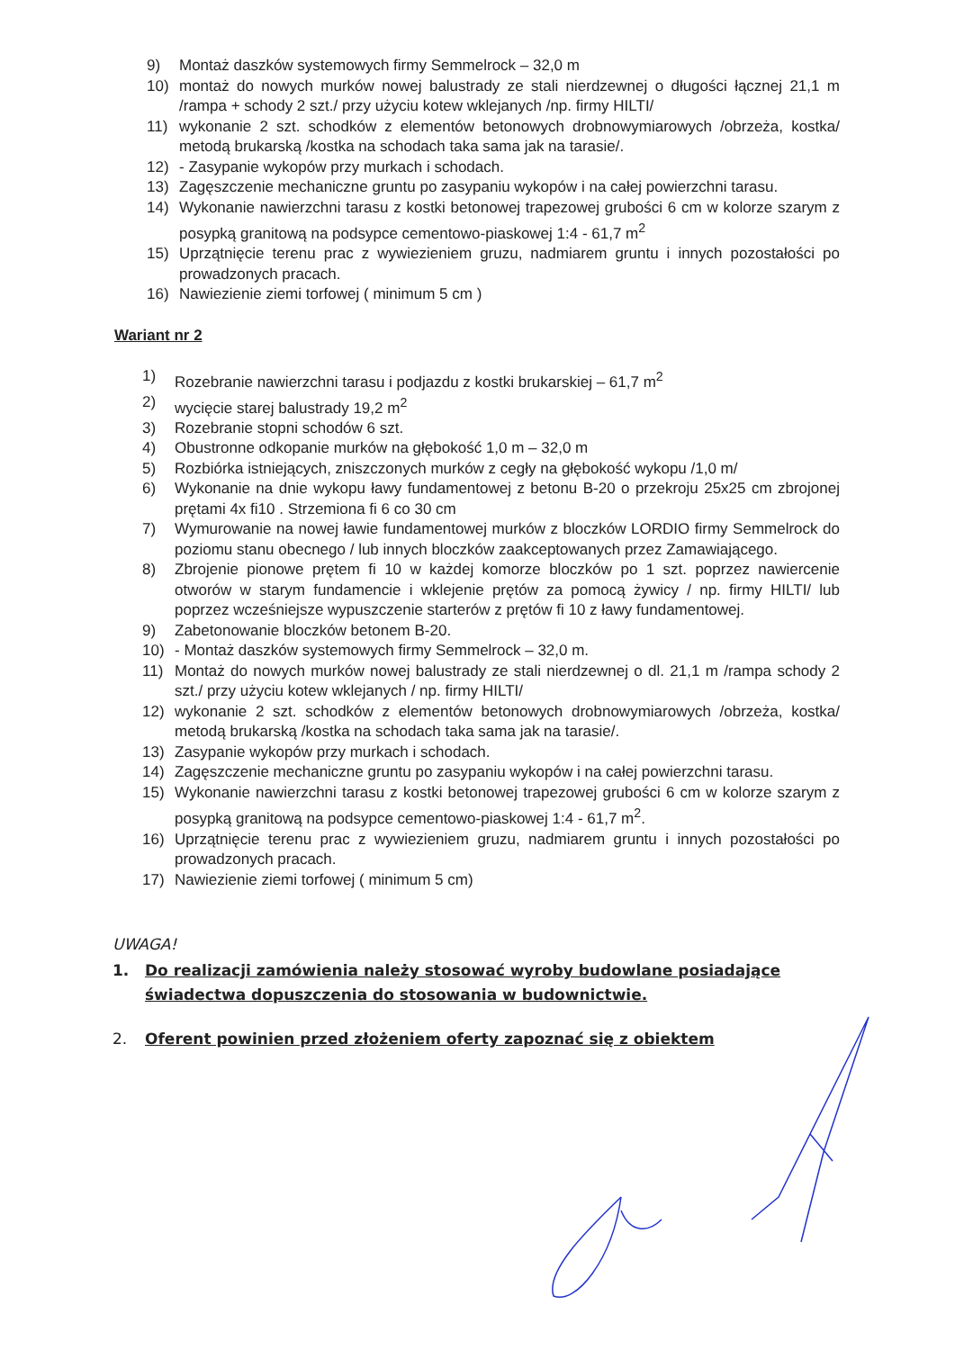9) Montaż daszków systemowych firmy Semmelrock – 32,0 m
10) montaż do nowych murków nowej balustrady ze stali nierdzewnej o długości łącznej 21,1 m /rampa + schody 2 szt./ przy użyciu kotew wklejanych /np. firmy HILTI/
11) wykonanie 2 szt. schodków z elementów betonowych drobnowymiarowych /obrzeża, kostka/ metodą brukarską /kostka na schodach taka sama jak na tarasie/.
12) - Zasypanie wykopów przy murkach i schodach.
13) Zagęszczenie mechaniczne gruntu po zasypaniu wykopów i na całej powierzchni tarasu.
14) Wykonanie nawierzchni tarasu z kostki betonowej trapezowej grubości 6 cm w kolorze szarym z posypką granitową na podsypce cementowo-piaskowej 1:4 - 61,7 m<sup>2</sup>
15) Uprzątnięcie terenu prac z wywiezieniem gruzu, nadmiarem gruntu i innych pozostałości po prowadzonych pracach.
16) Nawiezienie ziemi torfowej ( minimum 5 cm )
Wariant nr 2
1) Rozebranie nawierzchni tarasu i podjazdu z kostki brukarskiej – 61,7 m<sup>2</sup>
2) wycięcie starej balustrady 19,2 m<sup>2</sup>
3) Rozebranie stopni schodów 6 szt.
4) Obustronne odkopanie murków na głębokość 1,0 m – 32,0 m
5) Rozbiórka istniejących, zniszczonych murków z cegły na głębokość wykopu /1,0 m/
6) Wykonanie na dnie wykopu ławy fundamentowej z betonu B-20 o przekroju 25x25 cm zbrojonej prętami 4x fi10 . Strzemiona fi 6 co 30 cm
7) Wymurowanie na nowej ławie fundamentowej murków z bloczków LORDIO firmy Semmelrock do poziomu stanu obecnego / lub innych bloczków zaakceptowanych przez Zamawiającego.
8) Zbrojenie pionowe prętem fi 10 w każdej komorze bloczków po 1 szt. poprzez nawiercenie otworów w starym fundamencie i wklejenie prętów za pomocą żywicy / np. firmy HILTI/ lub poprzez wcześniejsze wypuszczenie starterów z prętów fi 10 z ławy fundamentowej.
9) Zabetonowanie bloczków betonem B-20.
10) - Montaż daszków systemowych firmy Semmelrock – 32,0 m.
11) Montaż do nowych murków nowej balustrady ze stali nierdzewnej o dl. 21,1 m /rampa schody 2 szt./ przy użyciu kotew wklejanych / np. firmy HILTI/
12) wykonanie 2 szt. schodków z elementów betonowych drobnowymiarowych /obrzeża, kostka/ metodą brukarską /kostka na schodach taka sama jak na tarasie/.
13) Zasypanie wykopów przy murkach i schodach.
14) Zagęszczenie mechaniczne gruntu po zasypaniu wykopów i na całej powierzchni tarasu.
15) Wykonanie nawierzchni tarasu z kostki betonowej trapezowej grubości 6 cm w kolorze szarym z posypką granitową na podsypce cementowo-piaskowej 1:4 - 61,7 m<sup>2</sup>.
16) Uprzątnięcie terenu prac z wywiezieniem gruzu, nadmiarem gruntu i innych pozostałości po prowadzonych pracach.
17) Nawiezienie ziemi torfowej ( minimum 5 cm)
UWAGA!
1. Do realizacji zamówienia należy stosować wyroby budowlane posiadające świadectwa dopuszczenia do stosowania w budownictwie.
2. Oferent powinien przed złożeniem oferty zapoznać się z obiektem